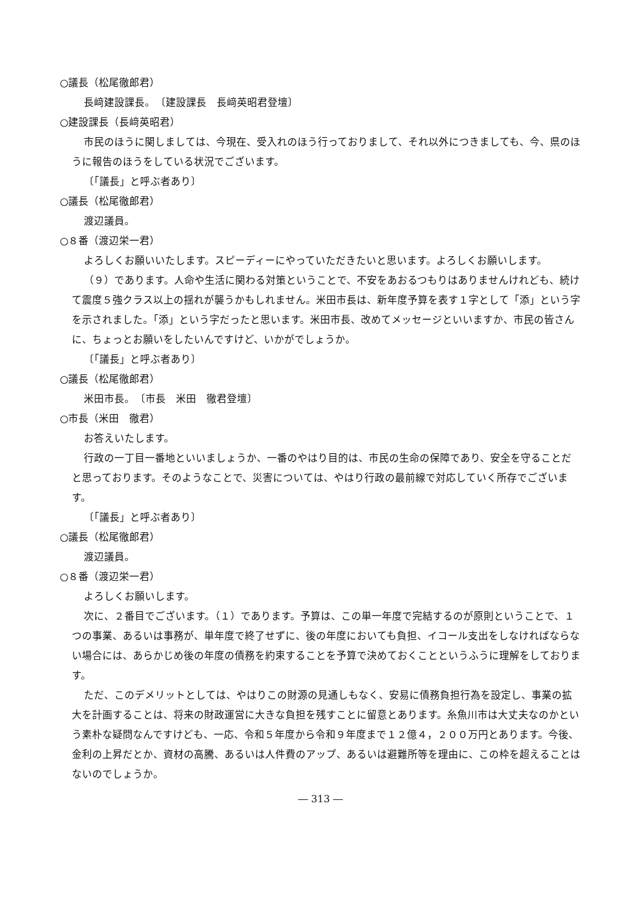○議長（松尾徹郎君）
長﨑建設課長。　〔建設課長　長﨑英昭君登壇〕
○建設課長（長﨑英昭君）
市民のほうに関しましては、今現在、受入れのほう行っておりまして、それ以外につきましても、今、県のほうに報告のほうをしている状況でございます。
〔「議長」と呼ぶ者あり〕
○議長（松尾徹郎君）
渡辺議員。
○８番（渡辺栄一君）
よろしくお願いいたします。スピーディーにやっていただきたいと思います。よろしくお願いします。
（９）であります。人命や生活に関わる対策ということで、不安をあおるつもりはありませんけれども、続けて震度５強クラス以上の揺れが襲うかもしれません。米田市長は、新年度予算を表す１字として「添」という字を示されました。「添」という字だったと思います。米田市長、改めてメッセージといいますか、市民の皆さんに、ちょっとお願いをしたいんですけど、いかがでしょうか。
〔「議長」と呼ぶ者あり〕
○議長（松尾徹郎君）
米田市長。　〔市長　米田　徹君登壇〕
○市長（米田　徹君）
お答えいたします。
行政の一丁目一番地といいましょうか、一番のやはり目的は、市民の生命の保障であり、安全を守ることだと思っております。そのようなことで、災害については、やはり行政の最前線で対応していく所存でございます。
〔「議長」と呼ぶ者あり〕
○議長（松尾徹郎君）
渡辺議員。
○８番（渡辺栄一君）
よろしくお願いします。
次に、２番目でございます。（１）であります。予算は、この単一年度で完結するのが原則ということで、１つの事業、あるいは事務が、単年度で終了せずに、後の年度においても負担、イコール支出をしなければならない場合には、あらかじめ後の年度の債務を約束することを予算で決めておくことというふうに理解をしております。
ただ、このデメリットとしては、やはりこの財源の見通しもなく、安易に債務負担行為を設定し、事業の拡大を計画することは、将来の財政運営に大きな負担を残すことに留意とあります。糸魚川市は大丈夫なのかという素朴な疑問なんですけども、一応、令和５年度から令和９年度まで１２億４，２００万円とあります。今後、金利の上昇だとか、資材の高騰、あるいは人件費のアップ、あるいは避難所等を理由に、この枠を超えることはないのでしょうか。
― 313 ―